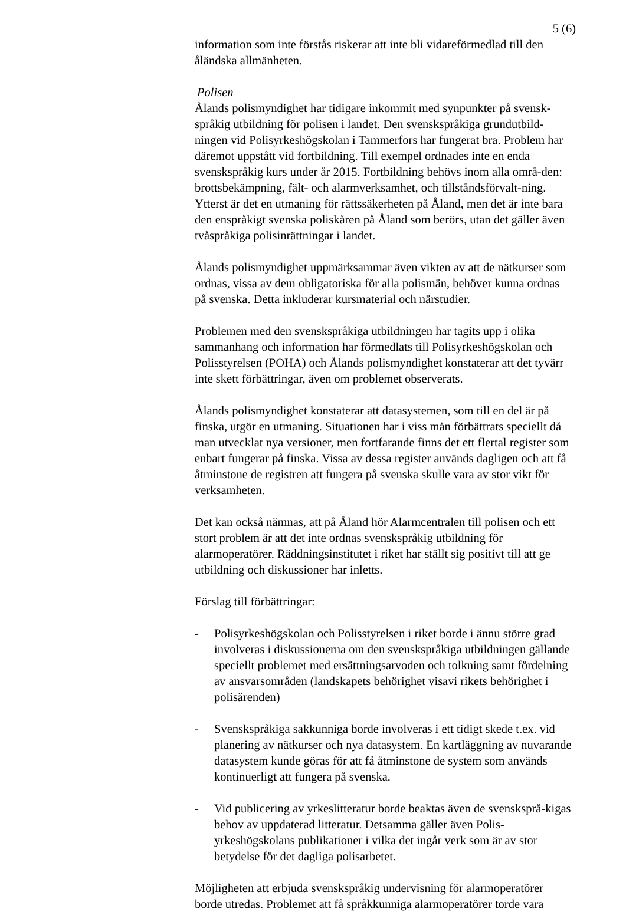5 (6)
information som inte förstås riskerar att inte bli vidareförmedlad till den åländska allmänheten.
Polisen
Ålands polismyndighet har tidigare inkommit med synpunkter på svensk-språkig utbildning för polisen i landet. Den svenskspråkiga grundutbild-ningen vid Polisyrkeshögskolan i Tammerfors har fungerat bra. Problem har däremot uppstått vid fortbildning. Till exempel ordnades inte en enda svenskspråkig kurs under år 2015. Fortbildning behövs inom alla områ-den: brottsbekämpning, fält- och alarmverksamhet, och tillståndsförvalt-ning. Ytterst är det en utmaning för rättssäkerheten på Åland, men det är inte bara den enspråkigt svenska poliskåren på Åland som berörs, utan det gäller även tvåspråkiga polisinrättningar i landet.
Ålands polismyndighet uppmärksammar även vikten av att de nätkurser som ordnas, vissa av dem obligatoriska för alla polismän, behöver kunna ordnas på svenska. Detta inkluderar kursmaterial och närstudier.
Problemen med den svenskspråkiga utbildningen har tagits upp i olika sammanhang och information har förmedlats till Polisyrkeshögskolan och Polisstyrelsen (POHA) och Ålands polismyndighet konstaterar att det tyvärr inte skett förbättringar, även om problemet observerats.
Ålands polismyndighet konstaterar att datasystemen, som till en del är på finska, utgör en utmaning. Situationen har i viss mån förbättrats speciellt då man utvecklat nya versioner, men fortfarande finns det ett flertal register som enbart fungerar på finska. Vissa av dessa register används dagligen och att få åtminstone de registren att fungera på svenska skulle vara av stor vikt för verksamheten.
Det kan också nämnas, att på Åland hör Alarmcentralen till polisen och ett stort problem är att det inte ordnas svenskspråkig utbildning för alarmoperatörer. Räddningsinstitutet i riket har ställt sig positivt till att ge utbildning och diskussioner har inletts.
Förslag till förbättringar:
- Polisyrkeshögskolan och Polisstyrelsen i riket borde i ännu större grad involveras i diskussionerna om den svenskspråkiga utbildningen gällande speciellt problemet med ersättningsarvoden och tolkning samt fördelning av ansvarsområden (landskapets behörighet visavi rikets behörighet i polisärenden)
- Svenskspråkiga sakkunniga borde involveras i ett tidigt skede t.ex. vid planering av nätkurser och nya datasystem. En kartläggning av nuvarande datasystem kunde göras för att få åtminstone de system som används kontinuerligt att fungera på svenska.
- Vid publicering av yrkeslitteratur borde beaktas även de svensksprå-kigas behov av uppdaterad litteratur. Detsamma gäller även Polis-yrkeshögskolans publikationer i vilka det ingår verk som är av stor betydelse för det dagliga polisarbetet.
Möjligheten att erbjuda svenskspråkig undervisning för alarmoperatörer borde utredas. Problemet att få språkkunniga alarmoperatörer torde vara